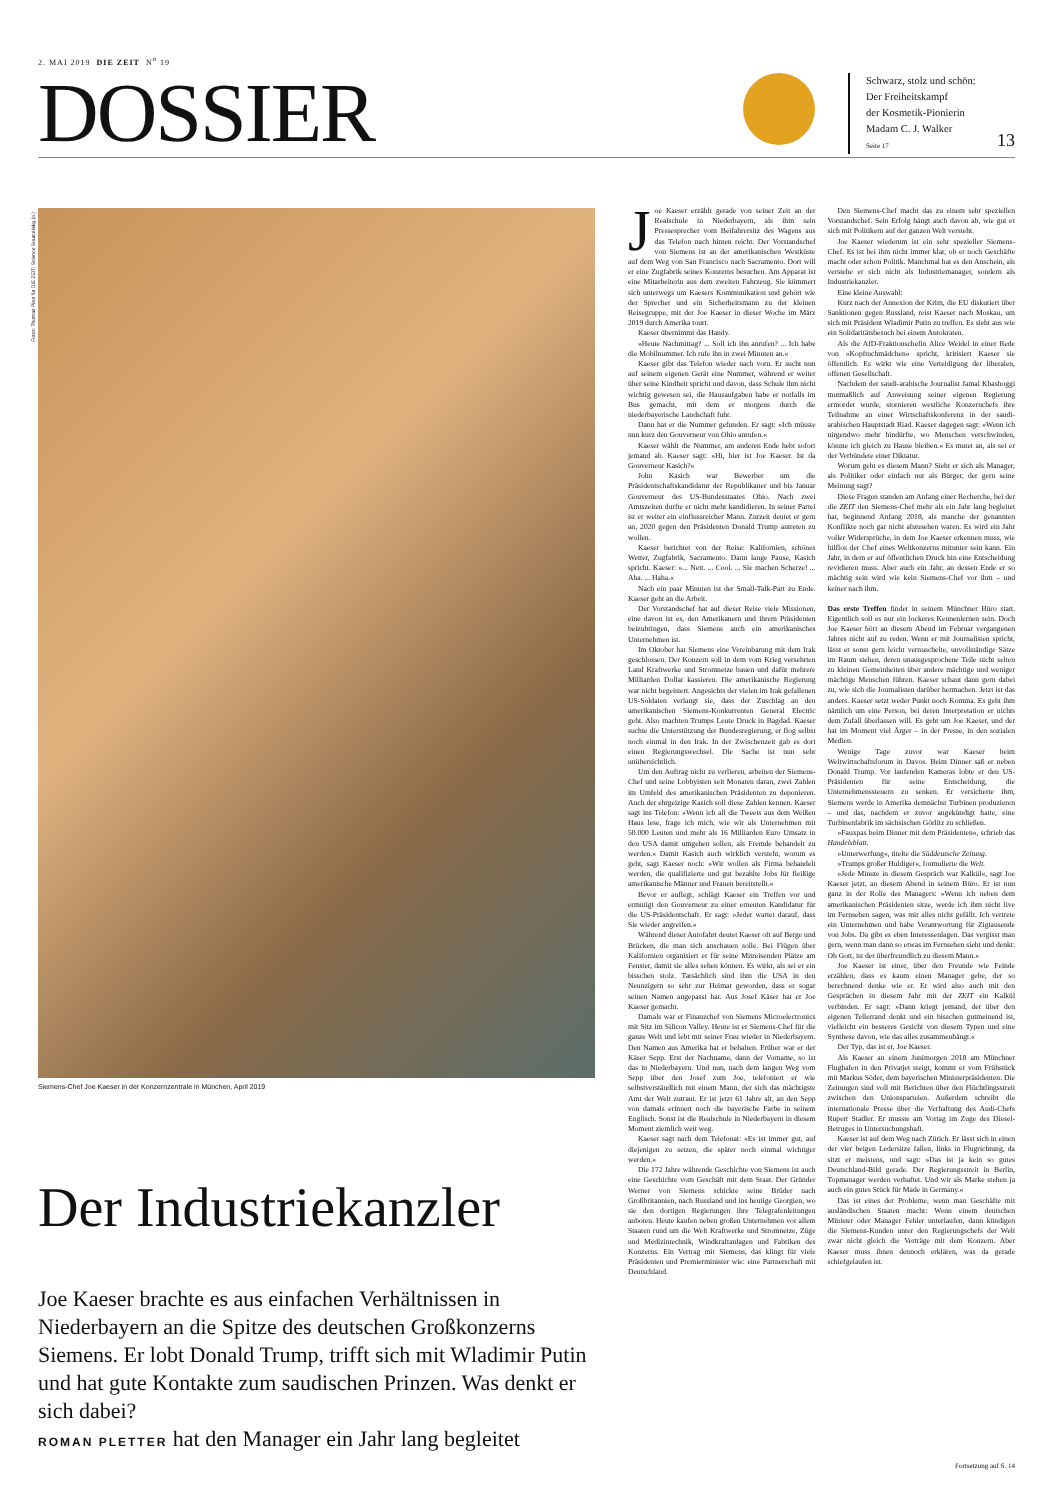2. MAI 2019 DIE ZEIT N<sup>o</sup> 19
DOSSIER
Schwarz, stolz und schön:
Der Freiheitskampf
der Kosmetik-Pionierin
Madam C. J. Walker
Seite 17
13
Fotos: Thomas Pirot für DIE ZEIT; Science Source/akg (o.)
Siemens-Chef Joe Kaeser in der Konzernzentrale in München, April 2019
Der Industriekanzler
Joe Kaeser brachte es aus einfachen Verhältnissen in Niederbayern an die Spitze des deutschen Großkonzerns Siemens. Er lobt Donald Trump, trifft sich mit Wladimir Putin und hat gute Kontakte zum saudischen Prinzen. Was denkt er sich dabei?
ROMAN PLETTER hat den Manager ein Jahr lang begleitet
Joe Kaeser erzählt gerade von seiner Zeit an der Realschule in Niederbayern, als ihm sein Pressesprecher vom Beifahrersitz des Wagens aus das Telefon nach hinten reicht. Der Vorstandschef von Siemens ist an der amerikanischen Westküste auf dem Weg von San Francisco nach Sacramento. Dort will er eine Zugfabrik seines Konzerns besuchen. Am Apparat ist eine Mitarbeiterin aus dem zweiten Fahrzeug. Sie kümmert sich unterwegs um Kaesers Kommunikation und gehört wie der Sprecher und ein Sicherheitsmann zu der kleinen Reisegruppe, mit der Joe Kaeser in dieser Woche im März 2019 durch Amerika tourt.
Kaeser übernimmt das Handy.
»Heute Nachmittag? ... Soll ich ihn anrufen? ... Ich habe die Mobilnummer. Ich rufe ihn in zwei Minuten an.«
Kaeser gibt das Telefon wieder nach vorn. Er sucht nun auf seinem eigenen Gerät eine Nummer, während er weiter über seine Kindheit spricht und davon, dass Schule ihm nicht wichtig gewesen sei, die Hausaufgaben habe er notfalls im Bus gemacht, mit dem er morgens durch die niederbayerische Landschaft fuhr.
Dann hat er die Nummer gefunden. Er sagt: »Ich müsste nun kurz den Gouverneur von Ohio anrufen.«
Kaeser wählt die Nummer, am anderen Ende hebt sofort jemand ab. Kaeser sagt: »Hi, hier ist Joe Kaeser. Ist da Gouverneur Kasich?«
John Kasich war Bewerber um die Präsidentschaftskandidatur der Republikaner und bis Januar Gouverneur des US-Bundesstaates Ohio. Nach zwei Amtszeiten durfte er nicht mehr kandidieren. In seiner Partei ist er weiter ein einflussreicher Mann. Zurzeit deutet er gern an, 2020 gegen den Präsidenten Donald Trump antreten zu wollen.
Kaeser berichtet von der Reise: Kalifornien, schönes Wetter, Zugfabrik, Sacramento. Dann lange Pause, Kasich spricht. Kaeser: »... Nett. ... Cool. ... Sie machen Scherze! ... Aha. ... Haha.«
Nach ein paar Minuten ist der Small-Talk-Part zu Ende. Kaeser geht an die Arbeit.
Der Vorstandschef hat auf dieser Reise viele Missionen, eine davon ist es, den Amerikanern und ihrem Präsidenten beizubringen, dass Siemens auch ein amerikanisches Unternehmen ist.
Im Oktober hat Siemens eine Vereinbarung mit dem Irak geschlossen. Der Konzern soll in dem vom Krieg versehrten Land Kraftwerke und Stromnetze bauen und dafür mehrere Milliarden Dollar kassieren. Die amerikanische Regierung war nicht begeistert. Angesichts der vielen im Irak gefallenen US-Soldaten verlangt sie, dass der Zuschlag an den amerikanischen Siemens-Konkurrenten General Electric geht. Also machten Trumps Leute Druck in Bagdad. Kaeser suchte die Unterstützung der Bundesregierung, er flog selbst noch einmal in den Irak. In der Zwischenzeit gab es dort einen Regierungswechsel. Die Sache ist nun sehr unübersichtlich.
Um den Auftrag nicht zu verlieren, arbeiten der Siemens-Chef und seine Lobbyisten seit Monaten daran, zwei Zahlen im Umfeld des amerikanischen Präsidenten zu deponieren. Auch der ehrgeizige Kasich soll diese Zahlen kennen. Kaeser sagt ins Telefon: »Wenn ich all die Tweets aus dem Weißen Haus lese, frage ich mich, wie wir als Unternehmen mit 50.000 Leuten und mehr als 16 Milliarden Euro Umsatz in den USA damit umgehen sollen, als Fremde behandelt zu werden.« Damit Kasich auch wirklich versteht, worum es geht, sagt Kaeser noch: »Wir wollen als Firma behandelt werden, die qualifizierte und gut bezahlte Jobs für fleißige amerikanische Männer und Frauen bereitstellt.«
Bevor er auflegt, schlägt Kaeser ein Treffen vor und ermutigt den Gouverneur zu einer erneuten Kandidatur für die US-Präsidentschaft. Er sagt: »Jeder wartet darauf, dass Sie wieder angreifen.«
Während dieser Autofahrt deutet Kaeser oft auf Berge und Brücken, die man sich anschauen solle. Bei Flügen über Kalifornien organisiert er für seine Mitreisenden Plätze am Fenster, damit sie alles sehen können. Es wirkt, als sei er ein bisschen stolz. Tatsächlich sind ihm die USA in den Neunzigern so sehr zur Heimat geworden, dass er sogar seinen Namen angepasst hat. Aus Josef Käser hat er Joe Kaeser gemacht.
Damals war er Finanzchef von Siemens Microelectronics mit Sitz im Silicon Valley. Heute ist er Siemens-Chef für die ganze Welt und lebt mit seiner Frau wieder in Niederbayern. Den Namen aus Amerika hat er behalten. Früher war er der Käser Sepp. Erst der Nachname, dann der Vorname, so ist das in Niederbayern. Und nun, nach dem langen Weg vom Sepp über den Josef zum Joe, telefoniert er wie selbstverständlich mit einem Mann, der sich das mächtigste Amt der Welt zutraut. Er ist jetzt 61 Jahre alt, an den Sepp von damals erinnert noch die bayerische Farbe in seinem Englisch. Sonst ist die Realschule in Niederbayern in diesem Moment ziemlich weit weg.
Kaeser sagt nach dem Telefonat: »Es ist immer gut, auf diejenigen zu setzen, die später noch einmal wichtiger werden.«
Die 172 Jahre währende Geschichte von Siemens ist auch eine Geschichte vom Geschäft mit dem Staat. Der Gründer Werner von Siemens schickte seine Brüder nach Großbritannien, nach Russland und ins heutige Georgien, wo sie den dortigen Regierungen ihre Telegrafenleitungen anboten. Heute kaufen neben großen Unternehmen vor allem Staaten rund um die Welt Kraftwerke und Stromnetze, Züge und Medizintechnik, Windkraftanlagen und Fabriken des Konzerns. Ein Vertrag mit Siemens, das klingt für viele Präsidenten und Premierminister wie: eine Partnerschaft mit Deutschland.
Den Siemens-Chef macht das zu einem sehr speziellen Vorstandschef. Sein Erfolg hängt auch davon ab, wie gut er sich mit Politikern auf der ganzen Welt versteht.
Joe Kaeser wiederum ist ein sehr spezieller Siemens-Chef. Es ist bei ihm nicht immer klar, ob er noch Geschäfte macht oder schon Politik. Manchmal hat es den Anschein, als verstehe er sich nicht als Industriemanager, sondern als Industriekanzler.
Eine kleine Auswahl:
Kurz nach der Annexion der Krim, die EU diskutiert über Sanktionen gegen Russland, reist Kaeser nach Moskau, um sich mit Präsident Wladimir Putin zu treffen. Es sieht aus wie ein Solidaritätsbesuch bei einem Autokraten.
Als die AfD-Fraktionschefin Alice Weidel in einer Rede von »Kopftuchmädchen« spricht, kritisiert Kaeser sie öffentlich. Es wirkt wie eine Verteidigung der liberalen, offenen Gesellschaft.
Nachdem der saudi-arabische Journalist Jamal Khashoggi mutmaßlich auf Anweisung seiner eigenen Regierung ermordet wurde, stornieren westliche Konzernchefs ihre Teilnahme an einer Wirtschaftskonferenz in der saudi-arabischen Hauptstadt Riad. Kaeser dagegen sagt: »Wenn ich nirgendwo mehr hindürfte, wo Menschen verschwinden, könnte ich gleich zu Hause bleiben.« Es mutet an, als sei er der Verbündete einer Diktatur.
Worum geht es diesem Mann? Sieht er sich als Manager, als Politiker oder einfach nur als Bürger, der gern seine Meinung sagt?
Diese Fragen standen am Anfang einer Recherche, bei der die ZEIT den Siemens-Chef mehr als ein Jahr lang begleitet hat, beginnend Anfang 2018, als manche der genannten Konflikte noch gar nicht abzusehen waren. Es wird ein Jahr voller Widersprüche, in dem Joe Kaeser erkennen muss, wie hilflos der Chef eines Weltkonzerns mitunter sein kann. Ein Jahr, in dem er auf öffentlichen Druck hin eine Entscheidung revidieren muss. Aber auch ein Jahr, an dessen Ende er so mächtig sein wird wie kein Siemens-Chef vor ihm – und keiner nach ihm.
Das erste Treffen findet in seinem Münchner Büro statt. Eigentlich soll es nur ein lockeres Kennenlernen sein. Doch Joe Kaeser hört an diesem Abend im Februar vergangenen Jahres nicht auf zu reden. Wenn er mit Journalisten spricht, lässt er sonst gern leicht vernuschelte, unvollständige Sätze im Raum stehen, deren unausgesprochene Teile nicht selten zu kleinen Gemeinheiten über andere mächtige und weniger mächtige Menschen führen. Kaeser schaut dann gern dabei zu, wie sich die Journalisten darüber hermachen. Jetzt ist das anders. Kaeser setzt weder Punkt noch Komma. Es geht ihm nämlich um eine Person, bei deren Interpretation er nichts dem Zufall überlassen will. Es geht um Joe Kaeser, und der hat im Moment viel Ärger – in der Presse, in den sozialen Medien.
Wenige Tage zuvor war Kaeser beim Weltwirtschaftsforum in Davos. Beim Dinner saß er neben Donald Trump. Vor laufenden Kameras lobte er den US-Präsidenten für seine Entscheidung, die Unternehmenssteuern zu senken. Er versicherte ihm, Siemens werde in Amerika demnächst Turbinen produzieren – und das, nachdem er zuvor angekündigt hatte, eine Turbinenfabrik im sächsischen Görlitz zu schließen.
»Fauxpas beim Dinner mit dem Präsidenten«, schrieb das Handelsblatt.
»Unterwerfung«, titelte die Süddeutsche Zeitung.
»Trumps großer Huldiger«, formulierte die Welt.
»Jede Minute in diesem Gespräch war Kalkül«, sagt Joe Kaeser jetzt, an diesem Abend in seinem Büro. Er ist nun ganz in der Rolle des Managers: »Wenn ich neben dem amerikanischen Präsidenten sitze, werde ich ihm nicht live im Fernsehen sagen, was mir alles nicht gefällt. Ich vertrete ein Unternehmen und habe Verantwortung für Zigtausende von Jobs. Da gibt es eben Interessenlagen. Das vergisst man gern, wenn man dann so etwas im Fernsehen sieht und denkt: Oh Gott, ist der überfreundlich zu diesem Mann.«
Joe Kaeser ist einer, über den Freunde wie Feinde erzählen, dass es kaum einen Manager gebe, der so berechnend denke wie er. Er wird also auch mit den Gesprächen in diesem Jahr mit der ZEIT ein Kalkül verbinden. Er sagt: »Dann kriegt jemand, der über den eigenen Tellerrand denkt und ein bisschen gutmeinend ist, vielleicht ein besseres Gesicht von diesem Typen und eine Synthese davon, wie das alles zusammenhängt.«
Der Typ, das ist er, Joe Kaeser.
Als Kaeser an einem Junimorgen 2018 am Münchner Flughafen in den Privatjet steigt, kommt er vom Frühstück mit Markus Söder, dem bayerischen Ministerpräsidenten. Die Zeitungen sind voll mit Berichten über den Flüchtlingsstreit zwischen den Unionsparteien. Außerdem schreibt die internationale Presse über die Verhaftung des Audi-Chefs Rupert Stadler. Er musste am Vortag im Zuge des Diesel-Betruges in Untersuchungshaft.
Kaeser ist auf dem Weg nach Zürich. Er lässt sich in einen der vier beigen Ledersitze fallen, links in Flugrichtung, da sitzt er meistens, und sagt: »Das ist ja kein so gutes Deutschland-Bild gerade. Der Regierungsstreit in Berlin, Topmanager werden verhaftet. Und wir als Marke stehen ja auch ein gutes Stück für Made in Germany.«
Das ist eines der Probleme, wenn man Geschäfte mit ausländischen Staaten macht: Wenn einem deutschen Minister oder Manager Fehler unterlaufen, dann kündigen die Siemens-Kunden unter den Regierungschefs der Welt zwar nicht gleich die Verträge mit dem Konzern. Aber Kaeser muss ihnen dennoch erklären, was da gerade schiefgelaufen ist.
Fortsetzung auf S. 14